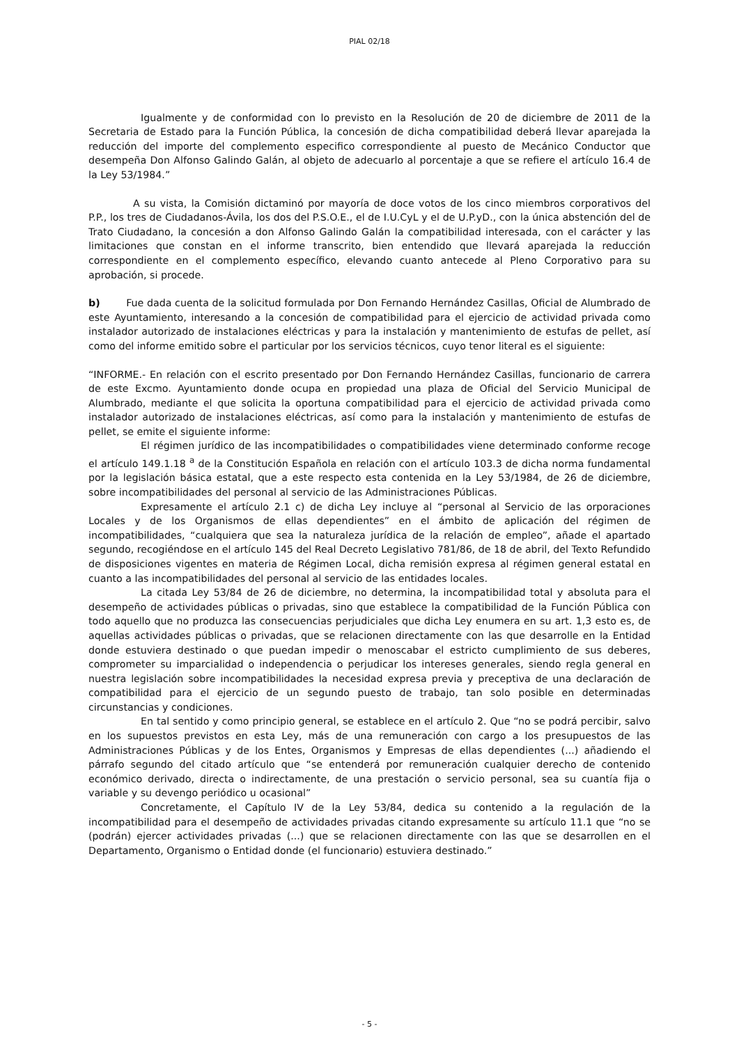PIAL 02/18
Igualmente y de conformidad con lo previsto en la Resolución de 20 de diciembre de 2011 de la Secretaria de Estado para la Función Pública, la concesión de dicha compatibilidad deberá llevar aparejada la reducción del importe del complemento especifico correspondiente al puesto de Mecánico Conductor que desempeña Don Alfonso Galindo Galán, al objeto de adecuarlo al porcentaje a que se refiere el artículo 16.4 de la Ley 53/1984.”
A su vista, la Comisión dictaminó por mayoría de doce votos de los cinco miembros corporativos del P.P., los tres de Ciudadanos-Ávila, los dos del P.S.O.E., el de I.U.CyL y el de U.P.yD., con la única abstención del de Trato Ciudadano, la concesión a don Alfonso Galindo Galán la compatibilidad interesada, con el carácter y las limitaciones que constan en el informe transcrito, bien entendido que llevará aparejada la reducción correspondiente en el complemento específico, elevando cuanto antecede al Pleno Corporativo para su aprobación, si procede.
b) Fue dada cuenta de la solicitud formulada por Don Fernando Hernández Casillas, Oficial de Alumbrado de este Ayuntamiento, interesando a la concesión de compatibilidad para el ejercicio de actividad privada como instalador autorizado de instalaciones eléctricas y para la instalación y mantenimiento de estufas de pellet, así como del informe emitido sobre el particular por los servicios técnicos, cuyo tenor literal es el siguiente:
“INFORME.- En relación con el escrito presentado por Don Fernando Hernández Casillas, funcionario de carrera de este Excmo. Ayuntamiento donde ocupa en propiedad una plaza de Oficial del Servicio Municipal de Alumbrado, mediante el que solicita la oportuna compatibilidad para el ejercicio de actividad privada como instalador autorizado de instalaciones eléctricas, así como para la instalación y mantenimiento de estufas de pellet, se emite el siguiente informe:
El régimen jurídico de las incompatibilidades o compatibilidades viene determinado conforme recoge el artículo 149.1.18 <sup>a</sup> de la Constitución Española en relación con el artículo 103.3 de dicha norma fundamental por la legislación básica estatal, que a este respecto esta contenida en la Ley 53/1984, de 26 de diciembre, sobre incompatibilidades del personal al servicio de las Administraciones Públicas.
Expresamente el artículo 2.1 c) de dicha Ley incluye al “personal al Servicio de las orporaciones Locales y de los Organismos de ellas dependientes” en el ámbito de aplicación del régimen de incompatibilidades, “cualquiera que sea la naturaleza jurídica de la relación de empleo”, añade el apartado segundo, recogiéndose en el artículo 145 del Real Decreto Legislativo 781/86, de 18 de abril, del Texto Refundido de disposiciones vigentes en materia de Régimen Local, dicha remisión expresa al régimen general estatal en cuanto a las incompatibilidades del personal al servicio de las entidades locales.
La citada Ley 53/84 de 26 de diciembre, no determina, la incompatibilidad total y absoluta para el desempeño de actividades públicas o privadas, sino que establece la compatibilidad de la Función Pública con todo aquello que no produzca las consecuencias perjudiciales que dicha Ley enumera en su art. 1,3 esto es, de aquellas actividades públicas o privadas, que se relacionen directamente con las que desarrolle en la Entidad donde estuviera destinado o que puedan impedir o menoscabar el estricto cumplimiento de sus deberes, comprometer su imparcialidad o independencia o perjudicar los intereses generales, siendo regla general en nuestra legislación sobre incompatibilidades la necesidad expresa previa y preceptiva de una declaración de compatibilidad para el ejercicio de un segundo puesto de trabajo, tan solo posible en determinadas circunstancias y condiciones.
En tal sentido y como principio general, se establece en el artículo 2. Que “no se podrá percibir, salvo en los supuestos previstos en esta Ley, más de una remuneración con cargo a los presupuestos de las Administraciones Públicas y de los Entes, Organismos y Empresas de ellas dependientes (...) añadiendo el párrafo segundo del citado artículo que “se entenderá por remuneración cualquier derecho de contenido económico derivado, directa o indirectamente, de una prestación o servicio personal, sea su cuantía fija o variable y su devengo periódico u ocasional”
Concretamente, el Capítulo IV de la Ley 53/84, dedica su contenido a la regulación de la incompatibilidad para el desempeño de actividades privadas citando expresamente su artículo 11.1 que “no se (podrán) ejercer actividades privadas (...) que se relacionen directamente con las que se desarrollen en el Departamento, Organismo o Entidad donde (el funcionario) estuviera destinado.”
- 5 -